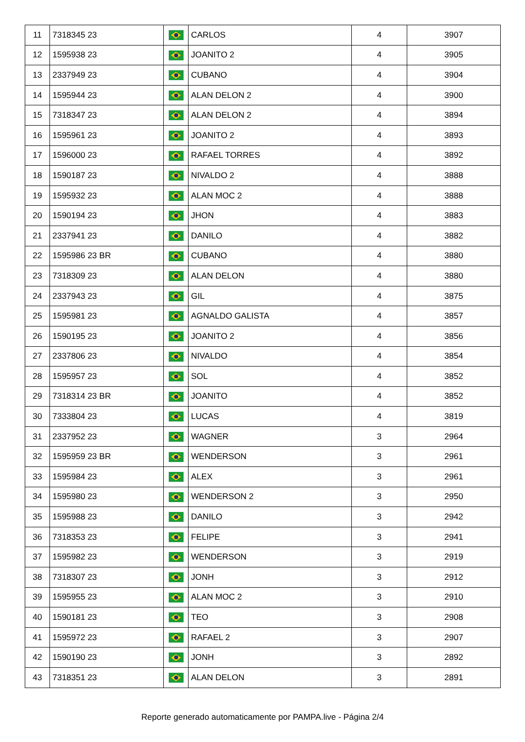| 11 | 7318345 23 | | CARLOS | 4 | 3907 |
| 12 | 1595938 23 | | JOANITO 2 | 4 | 3905 |
| 13 | 2337949 23 | | CUBANO | 4 | 3904 |
| 14 | 1595944 23 | | ALAN DELON 2 | 4 | 3900 |
| 15 | 7318347 23 | | ALAN DELON 2 | 4 | 3894 |
| 16 | 1595961 23 | | JOANITO 2 | 4 | 3893 |
| 17 | 1596000 23 | | RAFAEL TORRES | 4 | 3892 |
| 18 | 1590187 23 | | NIVALDO 2 | 4 | 3888 |
| 19 | 1595932 23 | | ALAN MOC 2 | 4 | 3888 |
| 20 | 1590194 23 | | JHON | 4 | 3883 |
| 21 | 2337941 23 | | DANILO | 4 | 3882 |
| 22 | 1595986 23 BR | | CUBANO | 4 | 3880 |
| 23 | 7318309 23 | | ALAN DELON | 4 | 3880 |
| 24 | 2337943 23 | | GIL | 4 | 3875 |
| 25 | 1595981 23 | | AGNALDO GALISTA | 4 | 3857 |
| 26 | 1590195 23 | | JOANITO 2 | 4 | 3856 |
| 27 | 2337806 23 | | NIVALDO | 4 | 3854 |
| 28 | 1595957 23 | | SOL | 4 | 3852 |
| 29 | 7318314 23 BR | | JOANITO | 4 | 3852 |
| 30 | 7333804 23 | | LUCAS | 4 | 3819 |
| 31 | 2337952 23 | | WAGNER | 3 | 2964 |
| 32 | 1595959 23 BR | | WENDERSON | 3 | 2961 |
| 33 | 1595984 23 | | ALEX | 3 | 2961 |
| 34 | 1595980 23 | | WENDERSON 2 | 3 | 2950 |
| 35 | 1595988 23 | | DANILO | 3 | 2942 |
| 36 | 7318353 23 | | FELIPE | 3 | 2941 |
| 37 | 1595982 23 | | WENDERSON | 3 | 2919 |
| 38 | 7318307 23 | | JONH | 3 | 2912 |
| 39 | 1595955 23 | | ALAN MOC 2 | 3 | 2910 |
| 40 | 1590181 23 | | TEO | 3 | 2908 |
| 41 | 1595972 23 | | RAFAEL 2 | 3 | 2907 |
| 42 | 1590190 23 | | JONH | 3 | 2892 |
| 43 | 7318351 23 | | ALAN DELON | 3 | 2891 |
Reporte generado automaticamente por PAMPA.live - Página 2/4